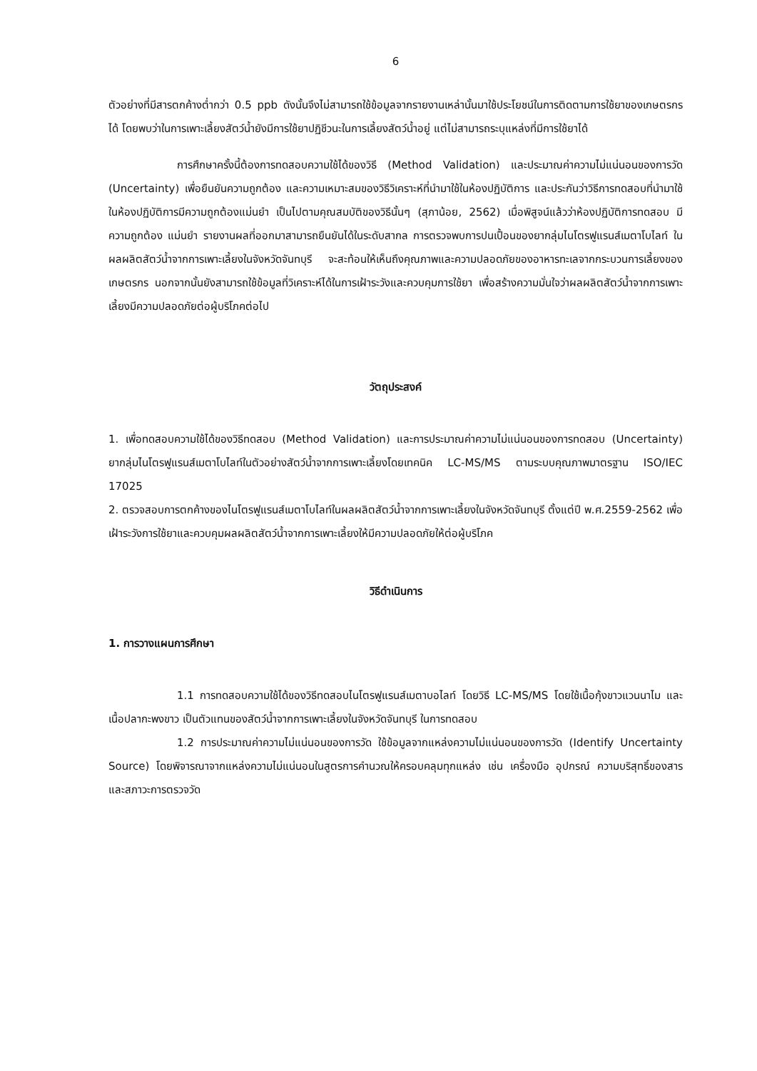6
ตัวอย่างที่มีสารตกค้างต่ำกว่า 0.5 ppb ดังนั้นจึงไม่สามารถใช้ข้อมูลจากรายงานเหล่านั้นมาใช้ประโยชน์ในการติดตามการใช้ยาของเกษตรกรได้ โดยพบว่าในการเพาะเลี้ยงสัตว์น้ำยังมีการใช้ยาปฏิชีวนะในการเลี้ยงสัตว์น้ำอยู่ แต่ไม่สามารถระบุแหล่งที่มีการใช้ยาได้
การศึกษาครั้งนี้ต้องการทดสอบความใช้ได้ของวิธี (Method Validation) และประมาณค่าความไม่แน่นอนของการวัด (Uncertainty) เพื่อยืนยันความถูกต้อง และความเหมาะสมของวิธีวิเคราะห์ที่นำมาใช้ในห้องปฏิบัติการ และประกันว่าวิธีการทดสอบที่นำมาใช้ในห้องปฏิบัติการมีความถูกต้องแม่นยำ เป็นไปตามคุณสมบัติของวิธีนั้นๆ (สุภาน้อย, 2562) เมื่อพิสูจน์แล้วว่าห้องปฏิบัติการทดสอบ มีความถูกต้อง แม่นยำ รายงานผลที่ออกมาสามารถยืนยันได้ในระดับสากล การตรวจพบการปนเปื้อนของยากลุ่มไนโตรฟูแรนส์เมตาโบไลท์ ในผลผลิตสัตว์น้ำจากการเพาะเลี้ยงในจังหวัดจันทบุรี จะสะท้อนให้เห็นถึงคุณภาพและความปลอดภัยของอาหารทะเลจากกระบวนการเลี้ยงของเกษตรกร นอกจากนั้นยังสามารถใช้ข้อมูลที่วิเคราะห์ได้ในการเฝ้าระวังและควบคุมการใช้ยา เพื่อสร้างความมั่นใจว่าผลผลิตสัตว์น้ำจากการเพาะเลี้ยงมีความปลอดภัยต่อผู้บริโภคต่อไป
วัตถุประสงค์
1. เพื่อทดสอบความใช้ได้ของวิธีทดสอบ (Method Validation) และการประมาณค่าความไม่แน่นอนของการทดสอบ (Uncertainty) ยากลุ่มไนโตรฟูแรนส์เมตาโบไลท์ในตัวอย่างสัตว์น้ำจากการเพาะเลี้ยงโดยเทคนิค LC-MS/MS ตามระบบคุณภาพมาตรฐาน ISO/IEC 17025
2. ตรวจสอบการตกค้างของไนโตรฟูแรนส์เมตาโบไลท์ในผลผลิตสัตว์น้ำจากการเพาะเลี้ยงในจังหวัดจันทบุรี ตั้งแต่ปี พ.ศ.2559-2562 เพื่อเฝ้าระวังการใช้ยาและควบคุมผลผลิตสัตว์น้ำจากการเพาะเลี้ยงให้มีความปลอดภัยให้ต่อผู้บริโภค
วิธีดำเนินการ
1. การวางแผนการศึกษา
1.1 การทดสอบความใช้ได้ของวิธีทดสอบไนโตรฟูแรนส์เมตาบอไลท์ โดยวิธี LC-MS/MS โดยใช้เนื้อกุ้งขาวแวนนาไม และเนื้อปลากะพงขาว เป็นตัวแทนของสัตว์น้ำจากการเพาะเลี้ยงในจังหวัดจันทบุรี ในการทดสอบ
1.2 การประมาณค่าความไม่แน่นอนของการวัด ใช้ข้อมูลจากแหล่งความไม่แน่นอนของการวัด (Identify Uncertainty Source) โดยพิจารณาจากแหล่งความไม่แน่นอนในสูตรการคำนวณให้ครอบคลุมทุกแหล่ง เช่น เครื่องมือ อุปกรณ์ ความบริสุทธิ์ของสาร และสภาวะการตรวจวัด